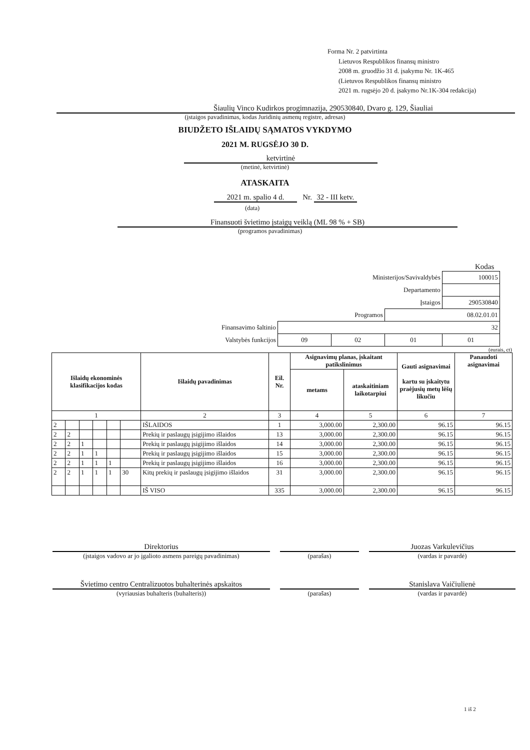Forma Nr. 2 patvirtinta
Lietuvos Respublikos finansų ministro
2008 m. gruodžio 31 d. įsakymu Nr. 1K-465
(Lietuvos Respublikos finansų ministro
2021 m. rugsėjo 20 d. įsakymo Nr.1K-304 redakcija)
Šiaulių Vinco Kudirkos progimnazija, 290530840, Dvaro g. 129, Šiauliai
(įstaigos pavadinimas, kodas Juridinių asmenų registre, adresas)
BIUDŽETO IŠLAIDŲ SĄMATOS VYKDYMO
2021 M. RUGSĖJO 30 D.
ketvirtinė
(metinė, ketvirtinė)
ATASKAITA
2021 m. spalio 4 d. Nr. 32 - III ketv.
(data)
Finansuoti švietimo įstaigų veiklą (ML 98 % + SB)
(programos pavadinimas)
Kodas
| | | Ministerijos/Savivaldybės | | 100015 |
| Departamento | | | | |
| Įstaigos | | | | 290530840 |
| Programos | | | 08.02.01.01 | |
| Finansavimo šaltinio | 32 | | | |
| Valstybės funkcijos | 09 | 02 | 01 | 01 |
(eurais, ct)
| Išlaidų ekonominės klasifikacijos kodas | | | | | | Išlaidų pavadinimas | Eil. Nr. | Asignavimų planas, įskaitant patikslinimus | | Gauti asignavimai kartu su įskaitytu praėjusių metų lėšų likučiu | Panaudoti asignavimai |
| --- | --- | --- | --- | --- | --- | --- | --- | --- | --- | --- | --- |
| | | | | | | | | metams | ataskaitiniam laikotarpiui | | |
| 1 | | | | | | 2 | 3 | 4 | 5 | 6 | 7 |
| 2 | | | | | | IŠLAIDOS | 1 | 3,000.00 | 2,300.00 | 96.15 | 96.15 |
| 2 | 2 | | | | | Prekių ir paslaugų įsigijimo išlaidos | 13 | 3,000.00 | 2,300.00 | 96.15 | 96.15 |
| 2 | 2 | 1 | | | | Prekių ir paslaugų įsigijimo išlaidos | 14 | 3,000.00 | 2,300.00 | 96.15 | 96.15 |
| 2 | 2 | 1 | 1 | | | Prekių ir paslaugų įsigijimo išlaidos | 15 | 3,000.00 | 2,300.00 | 96.15 | 96.15 |
| 2 | 2 | 1 | 1 | 1 | | Prekių ir paslaugų įsigijimo išlaidos | 16 | 3,000.00 | 2,300.00 | 96.15 | 96.15 |
| 2 | 2 | 1 | 1 | 1 | 30 | Kitų prekių ir paslaugų įsigijimo išlaidos | 31 | 3,000.00 | 2,300.00 | 96.15 | 96.15 |
| | | | | | | IŠ VISO | 335 | 3,000.00 | 2,300.00 | 96.15 | 96.15 |
Direktorius
(įstaigos vadovo ar jo įgalioto asmens pareigų pavadinimas)
(parašas)
Juozas Varkulevičius
(vardas ir pavardė)
Švietimo centro Centralizuotos buhalterinės apskaitos
(vyriausias buhalteris (buhalteris))
(parašas)
Stanislava Vaičiulienė
(vardas ir pavardė)
1 iš 2